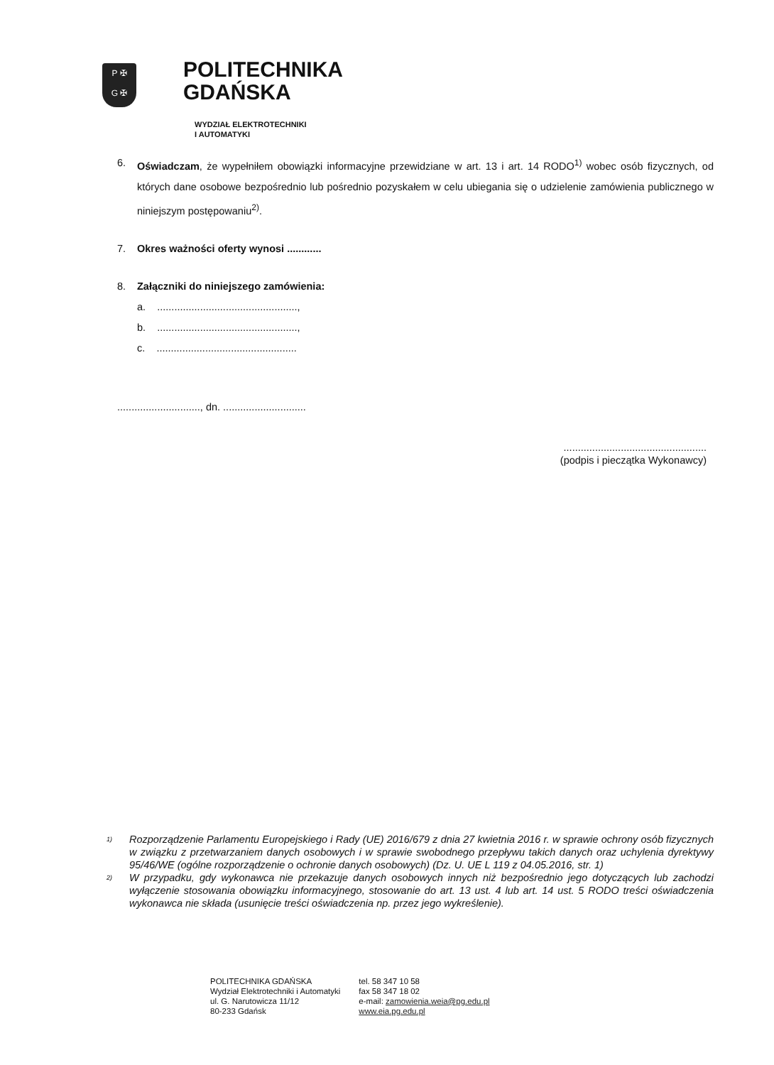P ✠
G ✠
POLITECHNIKA
GDAŃSKA
WYDZIAŁ ELEKTROTECHNIKI
I AUTOMATYKI
6. Oświadczam, że wypełniłem obowiązki informacyjne przewidziane w art. 13 i art. 14 RODO<sup>1)</sup> wobec osób fizycznych, od których dane osobowe bezpośrednio lub pośrednio pozyskałem w celu ubiegania się o udzielenie zamówienia publicznego w niniejszym postępowaniu<sup>2)</sup>.
7. Okres ważności oferty wynosi ............
8. Załączniki do niniejszego zamówienia:
a. .................................................,
b. .................................................,
c. .................................................
............................., dn. .............................
..................................................
(podpis i pieczątka Wykonawcy)
<sup>1)</sup>
Rozporządzenie Parlamentu Europejskiego i Rady (UE) 2016/679 z dnia 27 kwietnia 2016 r. w sprawie ochrony osób fizycznych w związku z przetwarzaniem danych osobowych i w sprawie swobodnego przepływu takich danych oraz uchylenia dyrektywy 95/46/WE (ogólne rozporządzenie o ochronie danych osobowych) (Dz. U. UE L 119 z 04.05.2016, str. 1)
<sup>2)</sup>
W przypadku, gdy wykonawca nie przekazuje danych osobowych innych niż bezpośrednio jego dotyczących lub zachodzi wyłączenie stosowania obowiązku informacyjnego, stosowanie do art. 13 ust. 4 lub art. 14 ust. 5 RODO treści oświadczenia wykonawca nie składa (usunięcie treści oświadczenia np. przez jego wykreślenie).
POLITECHNIKA GDAŃSKA
Wydział Elektrotechniki i Automatyki
ul. G. Narutowicza 11/12
80-233 Gdańsk
tel. 58 347 10 58
fax 58 347 18 02
e-mail: zamowienia.weia@pg.edu.pl
www.eia.pg.edu.pl